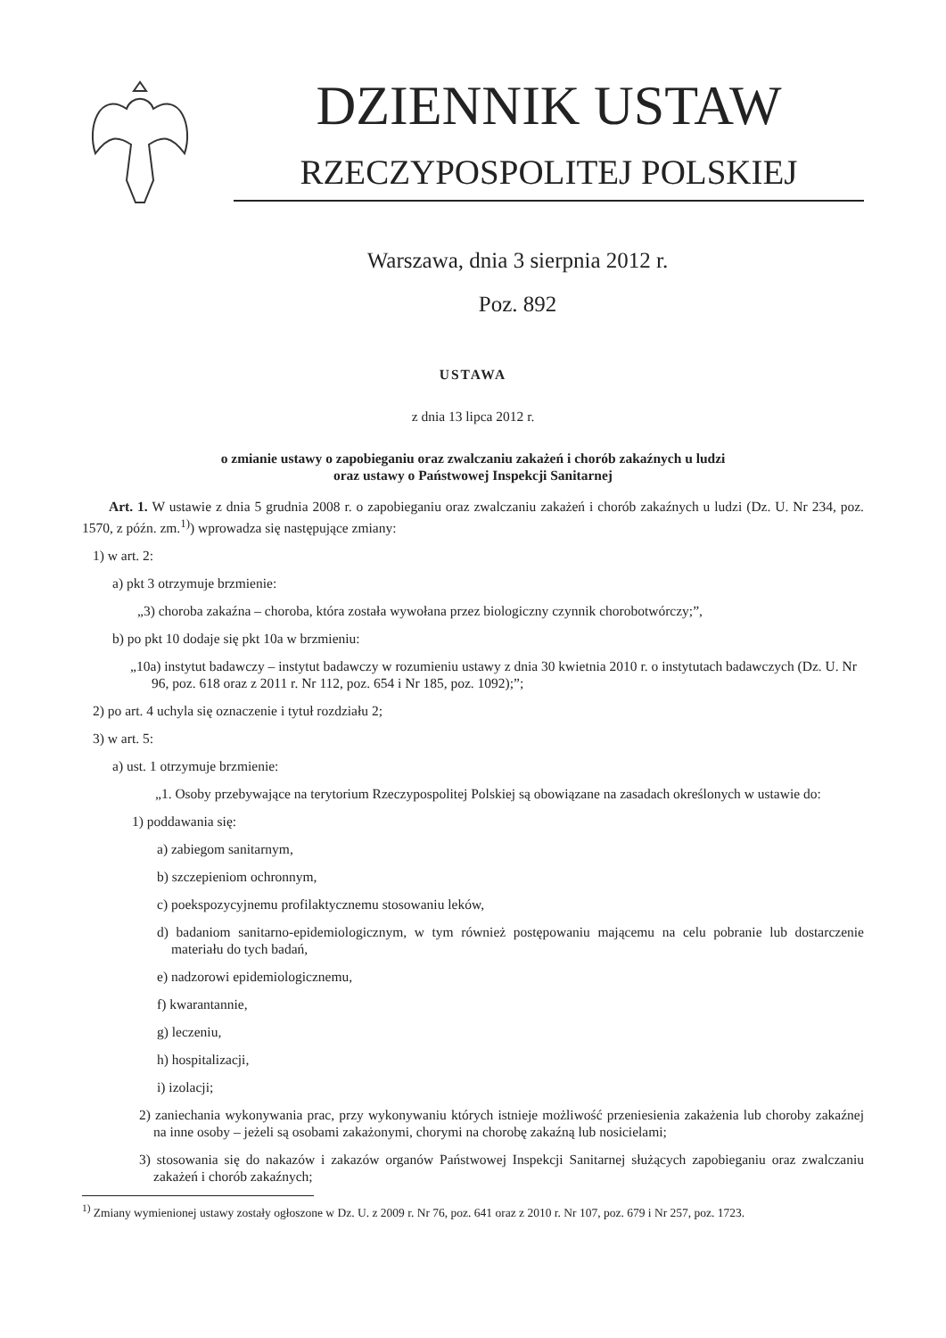DZIENNIK USTAW
RZECZYPOSPOLITEJ POLSKIEJ
Warszawa, dnia 3 sierpnia 2012 r.
Poz. 892
USTAWA
z dnia 13 lipca 2012 r.
o zmianie ustawy o zapobieganiu oraz zwalczaniu zakażeń i chorób zakaźnych u ludzi
oraz ustawy o Państwowej Inspekcji Sanitarnej
Art. 1. W ustawie z dnia 5 grudnia 2008 r. o zapobieganiu oraz zwalczaniu zakażeń i chorób zakaźnych u ludzi (Dz. U. Nr 234, poz. 1570, z późn. zm.<sup>1)</sup>) wprowadza się następujące zmiany:
1) w art. 2:
a) pkt 3 otrzymuje brzmienie:
„3) choroba zakaźna – choroba, która została wywołana przez biologiczny czynnik chorobotwórczy;”,
b) po pkt 10 dodaje się pkt 10a w brzmieniu:
„10a) instytut badawczy – instytut badawczy w rozumieniu ustawy z dnia 30 kwietnia 2010 r. o instytutach badawczych (Dz. U. Nr 96, poz. 618 oraz z 2011 r. Nr 112, poz. 654 i Nr 185, poz. 1092);”;
2) po art. 4 uchyla się oznaczenie i tytuł rozdziału 2;
3) w art. 5:
a) ust. 1 otrzymuje brzmienie:
„1. Osoby przebywające na terytorium Rzeczypospolitej Polskiej są obowiązane na zasadach określonych w ustawie do:
1) poddawania się:
a) zabiegom sanitarnym,
b) szczepieniom ochronnym,
c) poekspozycyjnemu profilaktycznemu stosowaniu leków,
d) badaniom sanitarno-epidemiologicznym, w tym również postępowaniu mającemu na celu pobranie lub dostarczenie materiału do tych badań,
e) nadzorowi epidemiologicznemu,
f) kwarantannie,
g) leczeniu,
h) hospitalizacji,
i) izolacji;
2) zaniechania wykonywania prac, przy wykonywaniu których istnieje możliwość przeniesienia zakażenia lub choroby zakaźnej na inne osoby – jeżeli są osobami zakażonymi, chorymi na chorobę zakaźną lub nosicielami;
3) stosowania się do nakazów i zakazów organów Państwowej Inspekcji Sanitarnej służących zapobieganiu oraz zwalczaniu zakażeń i chorób zakaźnych;
<sup>1)</sup> Zmiany wymienionej ustawy zostały ogłoszone w Dz. U. z 2009 r. Nr 76, poz. 641 oraz z 2010 r. Nr 107, poz. 679 i Nr 257, poz. 1723.